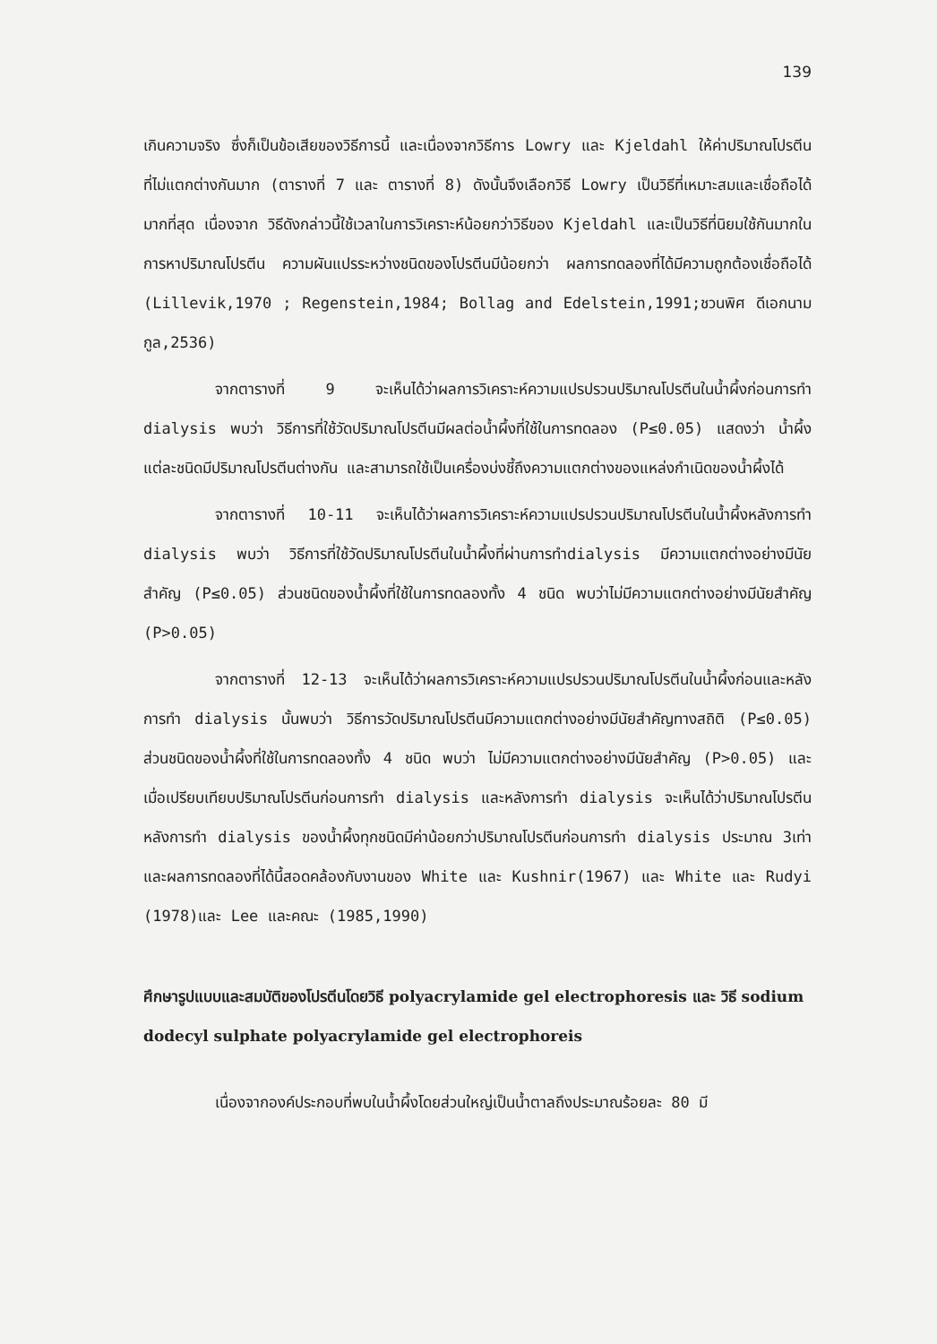139
เกินความจริง ซึ่งก็เป็นข้อเสียของวิธีการนี้ และเนื่องจากวิธีการ Lowry และ Kjeldahl ให้ค่าปริมาณโปรตีนที่ไม่แตกต่างกันมาก (ตารางที่ 7 และ ตารางที่ 8) ดังนั้นจึงเลือกวิธี Lowry เป็นวิธีที่เหมาะสมและเชื่อถือได้มากที่สุด เนื่องจาก วิธีดังกล่าวนี้ใช้เวลาในการวิเคราะห์น้อยกว่าวิธีของ Kjeldahl และเป็นวิธีที่นิยมใช้กันมากในการหาปริมาณโปรตีน ความผันแปรระหว่างชนิดของโปรตีนมีน้อยกว่า ผลการทดลองที่ได้มีความถูกต้องเชื่อถือได้ (Lillevik,1970 ; Regenstein,1984; Bollag and Edelstein,1991;ชวนพิศ ดีเอกนามกูล,2536)
จากตารางที่ 9 จะเห็นได้ว่าผลการวิเคราะห์ความแปรปรวนปริมาณโปรตีนในน้ำผึ้งก่อนการทำ dialysis พบว่า วิธีการที่ใช้วัดปริมาณโปรตีนมีผลต่อน้ำผึ้งที่ใช้ในการทดลอง (P≤0.05) แสดงว่า น้ำผึ้งแต่ละชนิดมีปริมาณโปรตีนต่างกัน และสามารถใช้เป็นเครื่องบ่งชี้ถึงความแตกต่างของแหล่งกำเนิดของน้ำผึ้งได้
จากตารางที่ 10-11 จะเห็นได้ว่าผลการวิเคราะห์ความแปรปรวนปริมาณโปรตีนในน้ำผึ้งหลังการทำ dialysis พบว่า วิธีการที่ใช้วัดปริมาณโปรตีนในน้ำผึ้งที่ผ่านการทำdialysis มีความแตกต่างอย่างมีนัยสำคัญ (P≤0.05) ส่วนชนิดของน้ำผึ้งที่ใช้ในการทดลองทั้ง 4 ชนิด พบว่าไม่มีความแตกต่างอย่างมีนัยสำคัญ (P>0.05)
จากตารางที่ 12-13 จะเห็นได้ว่าผลการวิเคราะห์ความแปรปรวนปริมาณโปรตีนในน้ำผึ้งก่อนและหลังการทำ dialysis นั้นพบว่า วิธีการวัดปริมาณโปรตีนมีความแตกต่างอย่างมีนัยสำคัญทางสถิติ (P≤0.05) ส่วนชนิดของน้ำผึ้งที่ใช้ในการทดลองทั้ง 4 ชนิด พบว่า ไม่มีความแตกต่างอย่างมีนัยสำคัญ (P>0.05) และเมื่อเปรียบเทียบปริมาณโปรตีนก่อนการทำ dialysis และหลังการทำ dialysis จะเห็นได้ว่าปริมาณโปรตีนหลังการทำ dialysis ของน้ำผึ้งทุกชนิดมีค่าน้อยกว่าปริมาณโปรตีนก่อนการทำ dialysis ประมาณ 3เท่า และผลการทดลองที่ได้นี้สอดคล้องกับงานของ White และ Kushnir(1967) และ White และ Rudyi (1978)และ Lee และคณะ (1985,1990)
ศึกษารูปแบบและสมบัติของโปรตีนโดยวิธี polyacrylamide gel electrophoresis และ วิธี sodium dodecyl sulphate polyacrylamide gel electrophoreis
เนื่องจากองค์ประกอบที่พบในน้ำผึ้งโดยส่วนใหญ่เป็นน้ำตาลถึงประมาณร้อยละ 80 มี